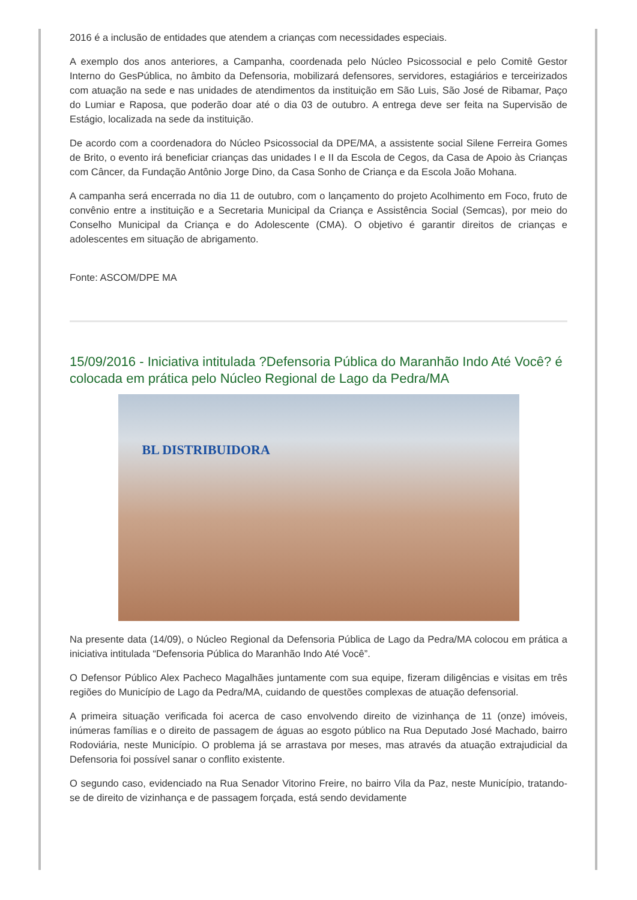2016 é a inclusão de entidades que atendem a crianças com necessidades especiais.
A exemplo dos anos anteriores, a Campanha, coordenada pelo Núcleo Psicossocial e pelo Comitê Gestor Interno do GesPública, no âmbito da Defensoria, mobilizará defensores, servidores, estagiários e terceirizados com atuação na sede e nas unidades de atendimentos da instituição em São Luis, São José de Ribamar, Paço do Lumiar e Raposa, que poderão doar até o dia 03 de outubro. A entrega deve ser feita na Supervisão de Estágio, localizada na sede da instituição.
De acordo com a coordenadora do Núcleo Psicossocial da DPE/MA, a assistente social Silene Ferreira Gomes de Brito, o evento irá beneficiar crianças das unidades I e II da Escola de Cegos, da Casa de Apoio às Crianças com Câncer, da Fundação Antônio Jorge Dino, da Casa Sonho de Criança e da Escola João Mohana.
A campanha será encerrada no dia 11 de outubro, com o lançamento do projeto Acolhimento em Foco, fruto de convênio entre a instituição e a Secretaria Municipal da Criança e Assistência Social (Semcas), por meio do Conselho Municipal da Criança e do Adolescente (CMA). O objetivo é garantir direitos de crianças e adolescentes em situação de abrigamento.
Fonte: ASCOM/DPE MA
15/09/2016 - Iniciativa intitulada ?Defensoria Pública do Maranhão Indo Até Você? é colocada em prática pelo Núcleo Regional de Lago da Pedra/MA
BL DISTRIBUIDORA
Na presente data (14/09), o Núcleo Regional da Defensoria Pública de Lago da Pedra/MA colocou em prática a iniciativa intitulada “Defensoria Pública do Maranhão Indo Até Você”.
O Defensor Público Alex Pacheco Magalhães juntamente com sua equipe, fizeram diligências e visitas em três regiões do Município de Lago da Pedra/MA, cuidando de questões complexas de atuação defensorial.
A primeira situação verificada foi acerca de caso envolvendo direito de vizinhança de 11 (onze) imóveis, inúmeras famílias e o direito de passagem de águas ao esgoto público na Rua Deputado José Machado, bairro Rodoviária, neste Município. O problema já se arrastava por meses, mas através da atuação extrajudicial da Defensoria foi possível sanar o conflito existente.
O segundo caso, evidenciado na Rua Senador Vitorino Freire, no bairro Vila da Paz, neste Município, tratando-se de direito de vizinhança e de passagem forçada, está sendo devidamente